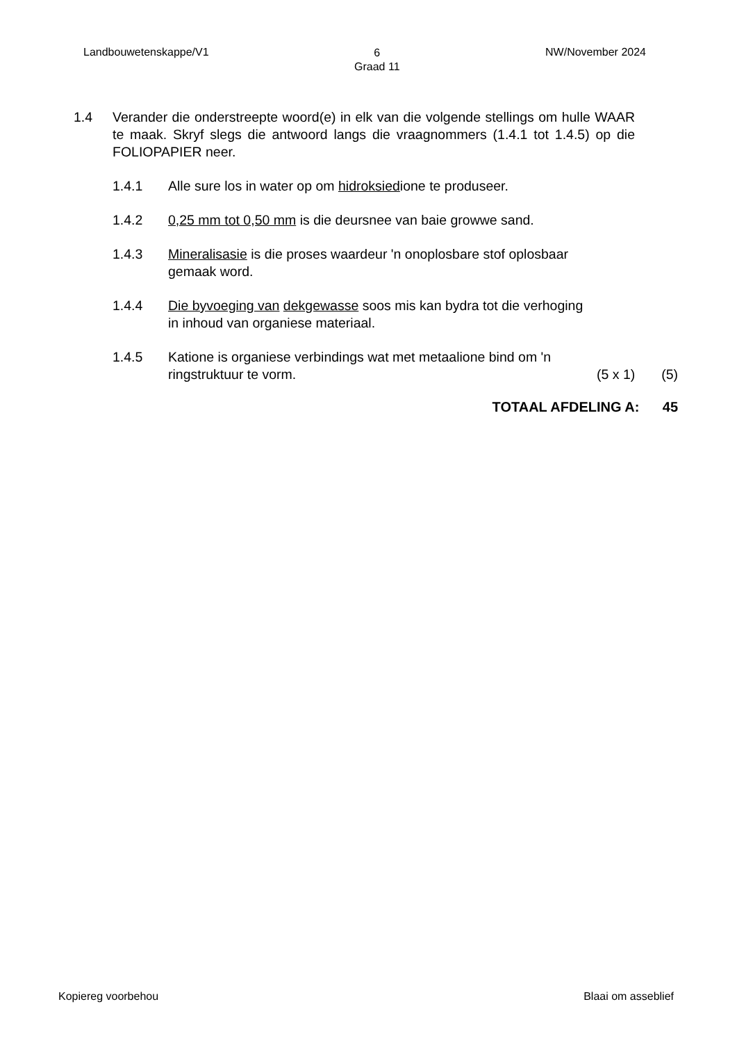Landbouwetenskappe/V1 6
Graad 11 NW/November 2024
1.4 Verander die onderstreepte woord(e) in elk van die volgende stellings om hulle WAAR te maak. Skryf slegs die antwoord langs die vraagnommers (1.4.1 tot 1.4.5) op die FOLIOPAPIER neer.
1.4.1 Alle sure los in water op om hidroksiedione te produseer.
1.4.2 0,25 mm tot 0,50 mm is die deursnee van baie growwe sand.
1.4.3 Mineralisasie is die proses waardeur 'n onoplosbare stof oplosbaar gemaak word.
1.4.4 Die byvoeging van dekgewasse soos mis kan bydra tot die verhoging in inhoud van organiese materiaal.
1.4.5 Katione is organiese verbindings wat met metaalione bind om 'n
ringstruktuur te vorm. (5 x 1) (5)
TOTAAL AFDELING A: 45
Kopiereg voorbehou Blaai om asseblief